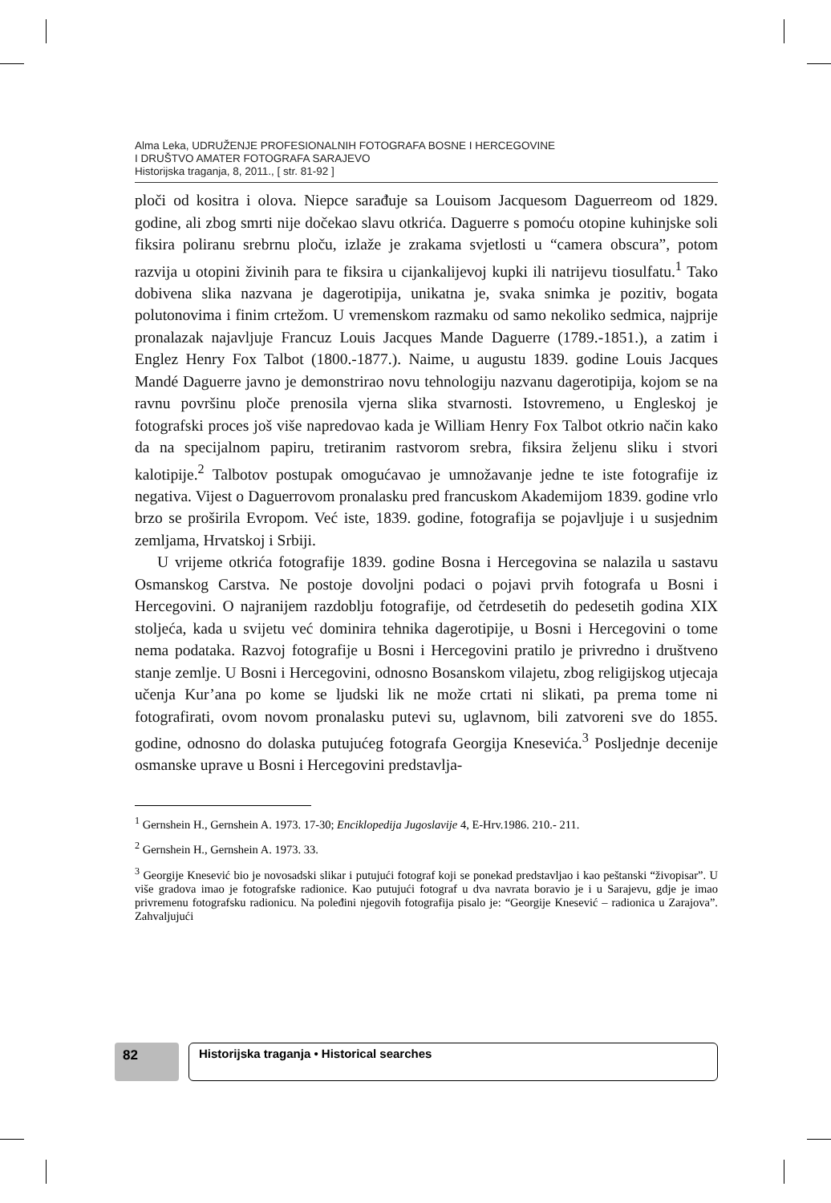Alma Leka, UDRUŽENJE PROFESIONALNIH FOTOGRAFA BOSNE I HERCEGOVINE
I DRUŠTVO AMATER FOTOGRAFA SARAJEVO
Historijska traganja, 8, 2011., [ str. 81-92 ]
ploči od kositra i olova. Niepce sarađuje sa Louisom Jacquesom Daguerreom od 1829. godine, ali zbog smrti nije dočekao slavu otkrića. Daguerre s pomoću otopine kuhinjske soli fiksira poliranu srebrnu ploču, izlaže je zrakama svjetlosti u “camera obscura”, potom razvija u otopini živinih para te fiksira u cijankalijevoj kupki ili natrijevu tiosulfatu.<sup>1</sup> Tako dobivena slika nazvana je dagerotipija, unikatna je, svaka snimka je pozitiv, bogata polutonovima i finim crtežom. U vremenskom razmaku od samo nekoliko sedmica, najprije pronalazak najavljuje Francuz Louis Jacques Mande Daguerre (1789.-1851.), a zatim i Englez Henry Fox Talbot (1800.-1877.). Naime, u augustu 1839. godine Louis Jacques Mandé Daguerre javno je demonstrirao novu tehnologiju nazvanu dagerotipija, kojom se na ravnu površinu ploče prenosila vjerna slika stvarnosti. Istovremeno, u Engleskoj je fotografski proces još više napredovao kada je William Henry Fox Talbot otkrio način kako da na specijalnom papiru, tretiranim rastvorom srebra, fiksira željenu sliku i stvori kalotipije.<sup>2</sup> Talbotov postupak omogućavao je umnožavanje jedne te iste fotografije iz negativa. Vijest o Daguerrovom pronalasku pred francuskom Akademijom 1839. godine vrlo brzo se proširila Evropom. Već iste, 1839. godine, fotografija se pojavljuje i u susjednim zemljama, Hrvatskoj i Srbiji.
U vrijeme otkrića fotografije 1839. godine Bosna i Hercegovina se nalazila u sastavu Osmanskog Carstva. Ne postoje dovoljni podaci o pojavi prvih fotografa u Bosni i Hercegovini. O najranijem razdoblju fotografije, od četrdesetih do pedesetih godina XIX stoljeća, kada u svijetu već dominira tehnika dagerotipije, u Bosni i Hercegovini o tome nema podataka. Razvoj fotografije u Bosni i Hercegovini pratilo je privredno i društveno stanje zemlje. U Bosni i Hercegovini, odnosno Bosanskom vilajetu, zbog religijskog utjecaja učenja Kur’ana po kome se ljudski lik ne može crtati ni slikati, pa prema tome ni fotografirati, ovom novom pronalasku putevi su, uglavnom, bili zatvoreni sve do 1855. godine, odnosno do dolaska putujućeg fotografa Georgija Knesevića.<sup>3</sup> Posljednje decenije osmanske uprave u Bosni i Hercegovini predstavlja-
<sup>1</sup> Gernshein H., Gernshein A. 1973. 17-30; Enciklopedija Jugoslavije 4, E-Hrv.1986. 210.- 211.
<sup>2</sup> Gernshein H., Gernshein A. 1973. 33.
<sup>3</sup> Georgije Knesević bio je novosadski slikar i putujući fotograf koji se ponekad predstavljao i kao peštanski “živopisar”. U više gradova imao je fotografske radionice. Kao putujući fotograf u dva navrata boravio je i u Sarajevu, gdje je imao privremenu fotografsku radionicu. Na poleđini njegovih fotografija pisalo je: “Georgije Knesević – radionica u Zarajova”. Zahvaljujući
82 Historijska traganja • Historical searches